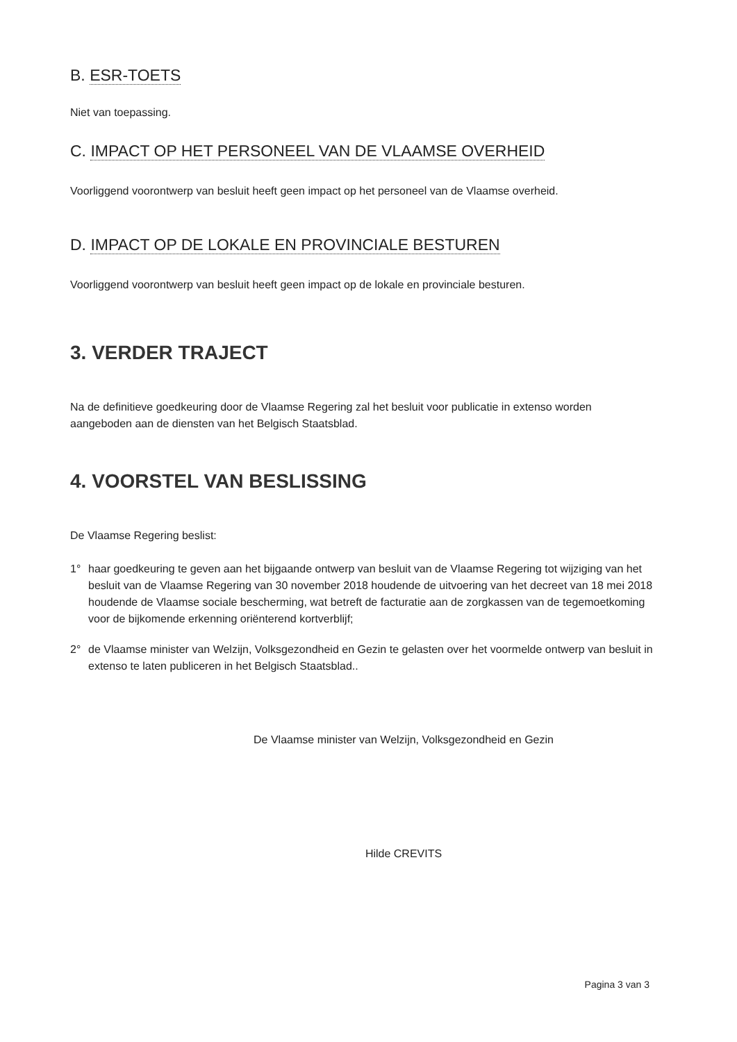B. ESR-TOETS
Niet van toepassing.
C. IMPACT OP HET PERSONEEL VAN DE VLAAMSE OVERHEID
Voorliggend voorontwerp van besluit heeft geen impact op het personeel van de Vlaamse overheid.
D. IMPACT OP DE LOKALE EN PROVINCIALE BESTUREN
Voorliggend voorontwerp van besluit heeft geen impact op de lokale en provinciale besturen.
3. VERDER TRAJECT
Na de definitieve goedkeuring door de Vlaamse Regering zal het besluit voor publicatie in extenso worden aangeboden aan de diensten van het Belgisch Staatsblad.
4. VOORSTEL VAN BESLISSING
De Vlaamse Regering beslist:
1° haar goedkeuring te geven aan het bijgaande ontwerp van besluit van de Vlaamse Regering tot wijziging van het besluit van de Vlaamse Regering van 30 november 2018 houdende de uitvoering van het decreet van 18 mei 2018 houdende de Vlaamse sociale bescherming, wat betreft de facturatie aan de zorgkassen van de tegemoetkoming voor de bijkomende erkenning oriënterend kortverblijf;
2° de Vlaamse minister van Welzijn, Volksgezondheid en Gezin te gelasten over het voormelde ontwerp van besluit in extenso te laten publiceren in het Belgisch Staatsblad..
De Vlaamse minister van Welzijn, Volksgezondheid en Gezin
Hilde CREVITS
Pagina 3 van 3